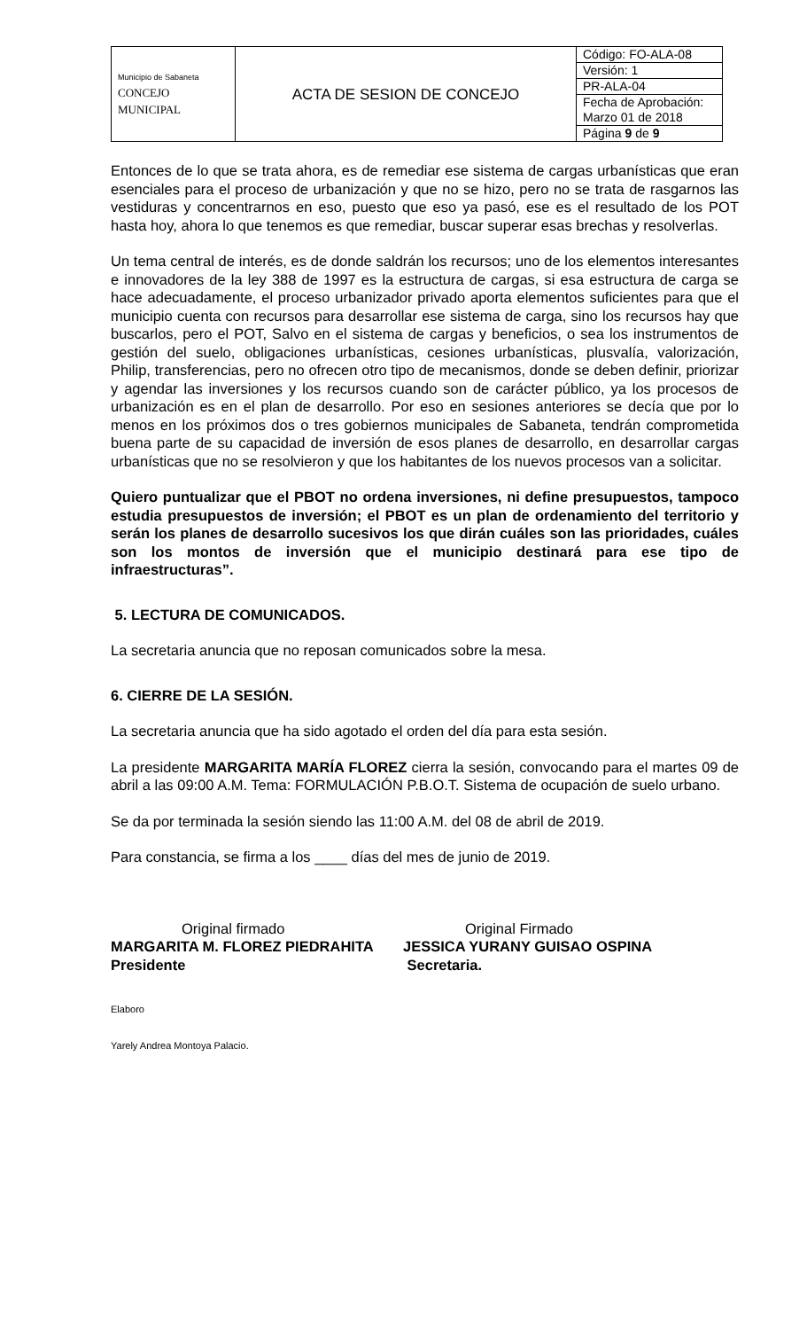| Municipio de Sabaneta CONCEJO MUNICIPAL | ACTA DE SESION DE CONCEJO | Código: FO-ALA-08 |
| | | Versión: 1 |
| | | PR-ALA-04 |
| | | Fecha de Aprobación: Marzo 01 de 2018 |
| | | Página 9 de 9 |
Entonces de lo que se trata ahora, es de remediar ese sistema de cargas urbanísticas que eran esenciales para el proceso de urbanización y que no se hizo, pero no se trata de rasgarnos las vestiduras y concentrarnos en eso, puesto que eso ya pasó, ese es el resultado de los POT hasta hoy, ahora lo que tenemos es que remediar, buscar superar esas brechas y resolverlas.
Un tema central de interés, es de donde saldrán los recursos; uno de los elementos interesantes e innovadores de la ley 388 de 1997 es la estructura de cargas, si esa estructura de carga se hace adecuadamente, el proceso urbanizador privado aporta elementos suficientes para que el municipio cuenta con recursos para desarrollar ese sistema de carga, sino los recursos hay que buscarlos, pero el POT, Salvo en el sistema de cargas y beneficios, o sea los instrumentos de gestión del suelo, obligaciones urbanísticas, cesiones urbanísticas, plusvalía, valorización, Philip, transferencias, pero no ofrecen otro tipo de mecanismos, donde se deben definir, priorizar y agendar las inversiones y los recursos cuando son de carácter público, ya los procesos de urbanización es en el plan de desarrollo. Por eso en sesiones anteriores se decía que por lo menos en los próximos dos o tres gobiernos municipales de Sabaneta, tendrán comprometida buena parte de su capacidad de inversión de esos planes de desarrollo, en desarrollar cargas urbanísticas que no se resolvieron y que los habitantes de los nuevos procesos van a solicitar.
Quiero puntualizar que el PBOT no ordena inversiones, ni define presupuestos, tampoco estudia presupuestos de inversión; el PBOT es un plan de ordenamiento del territorio y serán los planes de desarrollo sucesivos los que dirán cuáles son las prioridades, cuáles son los montos de inversión que el municipio destinará para ese tipo de infraestructuras”.
5. LECTURA DE COMUNICADOS.
La secretaria anuncia que no reposan comunicados sobre la mesa.
6. CIERRE DE LA SESIÓN.
La secretaria anuncia que ha sido agotado el orden del día para esta sesión.
La presidente MARGARITA MARÍA FLOREZ cierra la sesión, convocando para el martes 09 de abril a las 09:00 A.M. Tema: FORMULACIÓN P.B.O.T. Sistema de ocupación de suelo urbano.
Se da por terminada la sesión siendo las 11:00 A.M. del 08 de abril de 2019.
Para constancia, se firma a los ____ días del mes de junio de 2019.
Original firmado
MARGARITA M. FLOREZ PIEDRAHITA
Presidente
Original Firmado
JESSICA YURANY GUISAO OSPINA
Secretaria.
Elaboro
Yarely Andrea Montoya Palacio.